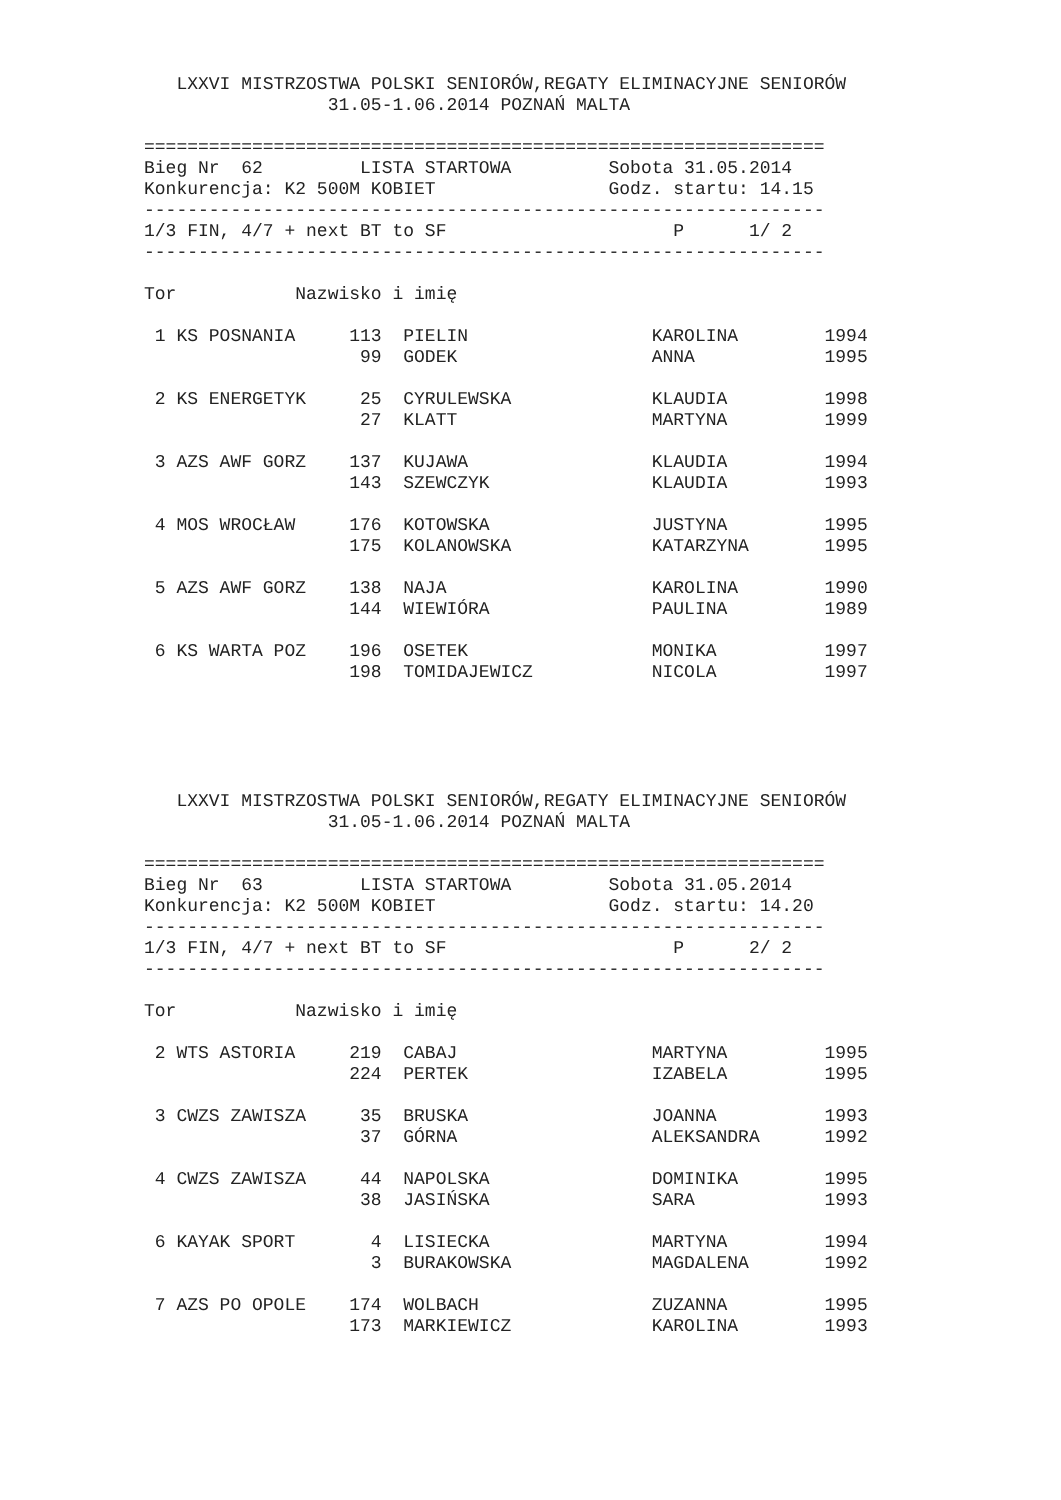LXXVI MISTRZOSTWA POLSKI SENIORÓW,REGATY ELIMINACYJNE SENIORÓW
                 31.05-1.06.2014 POZNAŃ MALTA

===============================================================
Bieg Nr  62         LISTA STARTOWA         Sobota 31.05.2014
Konkurencja: K2 500M KOBIET                Godz. startu: 14.15
---------------------------------------------------------------
1/3 FIN, 4/7 + next BT to SF                     P      1/ 2
---------------------------------------------------------------

Tor           Nazwisko i imię

 1 KS POSNANIA     113  PIELIN                 KAROLINA        1994
                    99  GODEK                  ANNA            1995

 2 KS ENERGETYK     25  CYRULEWSKA             KLAUDIA         1998
                    27  KLATT                  MARTYNA         1999

 3 AZS AWF GORZ    137  KUJAWA                 KLAUDIA         1994
                   143  SZEWCZYK               KLAUDIA         1993

 4 MOS WROCŁAW     176  KOTOWSKA               JUSTYNA         1995
                   175  KOLANOWSKA             KATARZYNA       1995

 5 AZS AWF GORZ    138  NAJA                   KAROLINA        1990
                   144  WIEWIÓRA               PAULINA         1989

 6 KS WARTA POZ    196  OSETEK                 MONIKA          1997
                   198  TOMIDAJEWICZ           NICOLA          1997
   LXXVI MISTRZOSTWA POLSKI SENIORÓW,REGATY ELIMINACYJNE SENIORÓW
                 31.05-1.06.2014 POZNAŃ MALTA

===============================================================
Bieg Nr  63         LISTA STARTOWA         Sobota 31.05.2014
Konkurencja: K2 500M KOBIET                Godz. startu: 14.20
---------------------------------------------------------------
1/3 FIN, 4/7 + next BT to SF                     P      2/ 2
---------------------------------------------------------------

Tor           Nazwisko i imię

 2 WTS ASTORIA     219  CABAJ                  MARTYNA         1995
                   224  PERTEK                 IZABELA         1995

 3 CWZS ZAWISZA     35  BRUSKA                 JOANNA          1993
                    37  GÓRNA                  ALEKSANDRA      1992

 4 CWZS ZAWISZA     44  NAPOLSKA               DOMINIKA        1995
                    38  JASIŃSKA               SARA            1993

 6 KAYAK SPORT       4  LISIECKA               MARTYNA         1994
                     3  BURAKOWSKA             MAGDALENA       1992

 7 AZS PO OPOLE    174  WOLBACH                ZUZANNA         1995
                   173  MARKIEWICZ             KAROLINA        1993